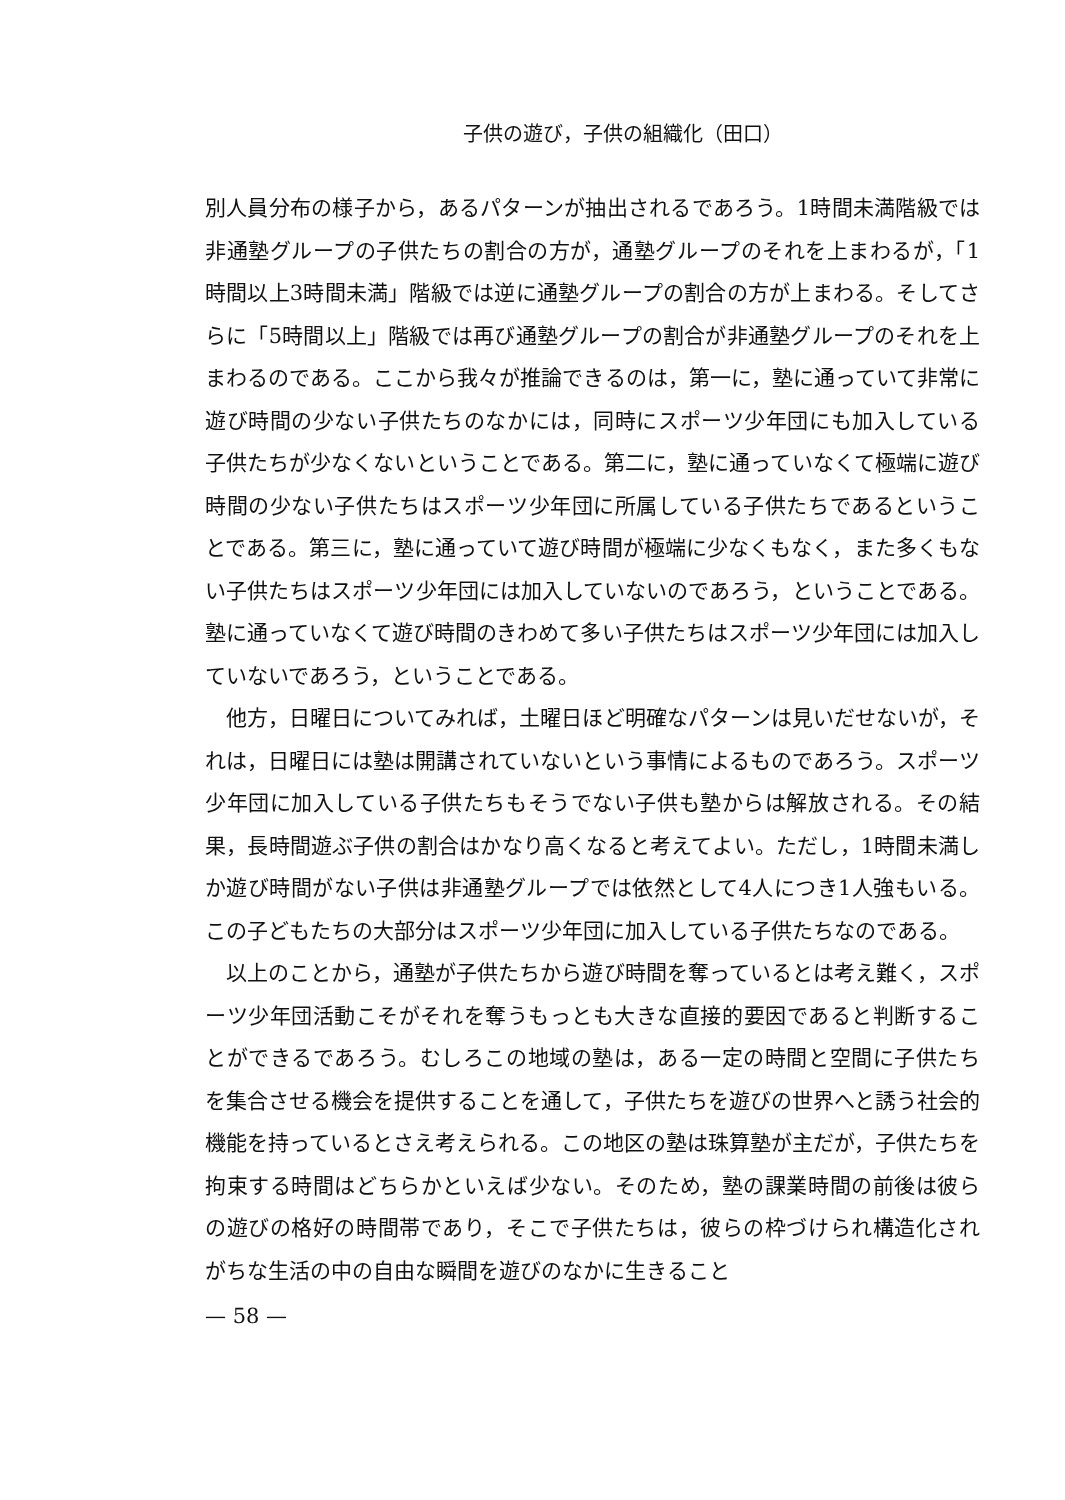子供の遊び，子供の組織化（田口）
別人員分布の様子から，あるパターンが抽出されるであろう。1時間未満階級では非通塾グループの子供たちの割合の方が，通塾グループのそれを上まわるが，「1時間以上3時間未満」階級では逆に通塾グループの割合の方が上まわる。そしてさらに「5時間以上」階級では再び通塾グループの割合が非通塾グループのそれを上まわるのである。ここから我々が推論できるのは，第一に，塾に通っていて非常に遊び時間の少ない子供たちのなかには，同時にスポーツ少年団にも加入している子供たちが少なくないということである。第二に，塾に通っていなくて極端に遊び時間の少ない子供たちはスポーツ少年団に所属している子供たちであるということである。第三に，塾に通っていて遊び時間が極端に少なくもなく，また多くもない子供たちはスポーツ少年団には加入していないのであろう，ということである。塾に通っていなくて遊び時間のきわめて多い子供たちはスポーツ少年団には加入していないであろう，ということである。
他方，日曜日についてみれば，土曜日ほど明確なパターンは見いだせないが，それは，日曜日には塾は開講されていないという事情によるものであろう。スポーツ少年団に加入している子供たちもそうでない子供も塾からは解放される。その結果，長時間遊ぶ子供の割合はかなり高くなると考えてよい。ただし，1時間未満しか遊び時間がない子供は非通塾グループでは依然として4人につき1人強もいる。この子どもたちの大部分はスポーツ少年団に加入している子供たちなのである。
以上のことから，通塾が子供たちから遊び時間を奪っているとは考え難く，スポーツ少年団活動こそがそれを奪うもっとも大きな直接的要因であると判断することができるであろう。むしろこの地域の塾は，ある一定の時間と空間に子供たちを集合させる機会を提供することを通して，子供たちを遊びの世界へと誘う社会的機能を持っているとさえ考えられる。この地区の塾は珠算塾が主だが，子供たちを拘束する時間はどちらかといえば少ない。そのため，塾の課業時間の前後は彼らの遊びの格好の時間帯であり，そこで子供たちは，彼らの枠づけられ構造化されがちな生活の中の自由な瞬間を遊びのなかに生きること
— 58 —